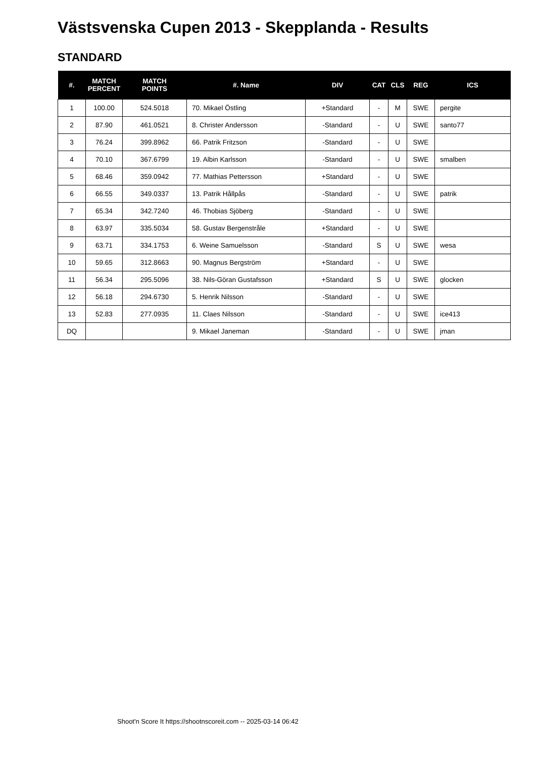Västsvenska Cupen 2013 - Skepplanda - Results
STANDARD
| #. | MATCH PERCENT | MATCH POINTS | #. Name | DIV | CAT | CLS | REG | ICS |
| --- | --- | --- | --- | --- | --- | --- | --- | --- |
| 1 | 100.00 | 524.5018 | 70. Mikael Östling | +Standard | - | M | SWE | pergite |
| 2 | 87.90 | 461.0521 | 8. Christer Andersson | -Standard | - | U | SWE | santo77 |
| 3 | 76.24 | 399.8962 | 66. Patrik Fritzson | -Standard | - | U | SWE | |
| 4 | 70.10 | 367.6799 | 19. Albin Karlsson | -Standard | - | U | SWE | smalben |
| 5 | 68.46 | 359.0942 | 77. Mathias Pettersson | +Standard | - | U | SWE | |
| 6 | 66.55 | 349.0337 | 13. Patrik Hållpås | -Standard | - | U | SWE | patrik |
| 7 | 65.34 | 342.7240 | 46. Thobias Sjöberg | -Standard | - | U | SWE | |
| 8 | 63.97 | 335.5034 | 58. Gustav Bergenstråle | +Standard | - | U | SWE | |
| 9 | 63.71 | 334.1753 | 6. Weine Samuelsson | -Standard | S | U | SWE | wesa |
| 10 | 59.65 | 312.8663 | 90. Magnus Bergström | +Standard | - | U | SWE | |
| 11 | 56.34 | 295.5096 | 38. Nils-Göran Gustafsson | +Standard | S | U | SWE | glocken |
| 12 | 56.18 | 294.6730 | 5. Henrik Nilsson | -Standard | - | U | SWE | |
| 13 | 52.83 | 277.0935 | 11. Claes Nilsson | -Standard | - | U | SWE | ice413 |
| DQ | | | 9. Mikael Janeman | -Standard | - | U | SWE | jman |
Shoot'n Score It https://shootnscoreit.com -- 2025-03-14 06:42